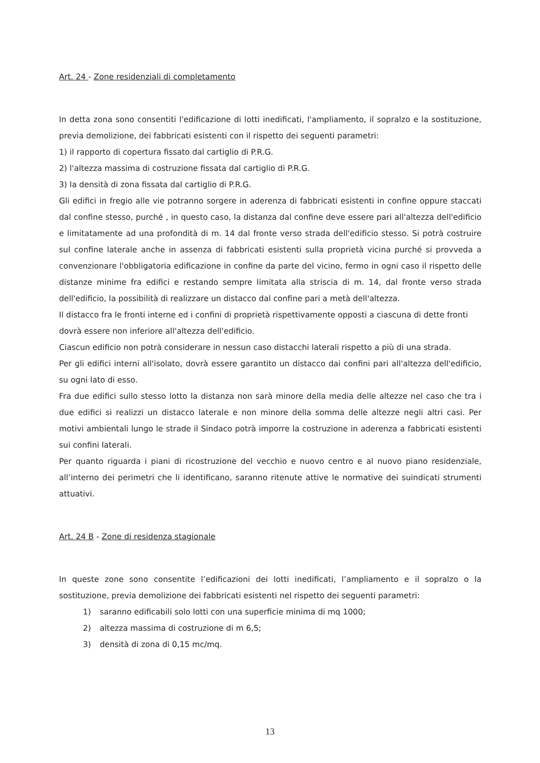Art. 24 - Zone residenziali di completamento
In detta zona sono consentiti l'edificazione di lotti inedificati, l'ampliamento, il sopralzo e la sostituzione, previa demolizione, dei fabbricati esistenti con il rispetto dei seguenti parametri:
1) il rapporto di copertura fissato dal cartiglio di P.R.G.
2) l'altezza massima di costruzione fissata dal cartiglio di P.R.G.
3) la densità di zona fissata dal cartiglio di P.R.G.
Gli edifici in fregio alle vie potranno sorgere in aderenza di fabbricati esistenti in confine oppure staccati dal confine stesso, purché , in questo caso, la distanza dal confine deve essere pari all'altezza dell'edificio e limitatamente ad una profondità di m. 14 dal fronte verso strada dell'edificio stesso. Si potrà costruire sul confine laterale anche in assenza di fabbricati esistenti sulla proprietà vicina purché si provveda a convenzionare l'obbligatoria edificazione in confine da parte del vicino, fermo in ogni caso il rispetto delle distanze minime fra edifici e restando sempre limitata alla striscia di m. 14, dal fronte verso strada dell'edificio, la possibilità di realizzare un distacco dal confine pari a metà dell'altezza.
Il distacco fra le fronti interne ed i confini di proprietà rispettivamente opposti a ciascuna di dette fronti dovrà essere non inferiore all'altezza dell'edificio.
Ciascun edificio non potrà considerare in nessun caso distacchi laterali rispetto a più di una strada.
Per gli edifici interni all'isolato, dovrà essere garantito un distacco dai confini pari all'altezza dell'edificio, su ogni lato di esso.
Fra due edifici sullo stesso lotto la distanza non sarà minore della media delle altezze nel caso che tra i due edifici si realizzi un distacco laterale e non minore della somma delle altezze negli altri casi. Per motivi ambientali lungo le strade il Sindaco potrà imporre la costruzione in aderenza a fabbricati esistenti sui confini laterali.
Per quanto riguarda i piani di ricostruzione del vecchio e nuovo centro e al nuovo piano residenziale, all’interno dei perimetri che li identificano, saranno ritenute attive le normative dei suindicati strumenti attuativi.
Art. 24 B - Zone di residenza stagionale
In queste zone sono consentite l’edificazioni dei lotti inedificati, l’ampliamento e il sopralzo o la sostituzione, previa demolizione dei fabbricati esistenti nel rispetto dei seguenti parametri:
1) saranno edificabili solo lotti con una superficie minima di mq 1000;
2) altezza massima di costruzione di m 6,5;
3) densità di zona di 0,15 mc/mq.
13